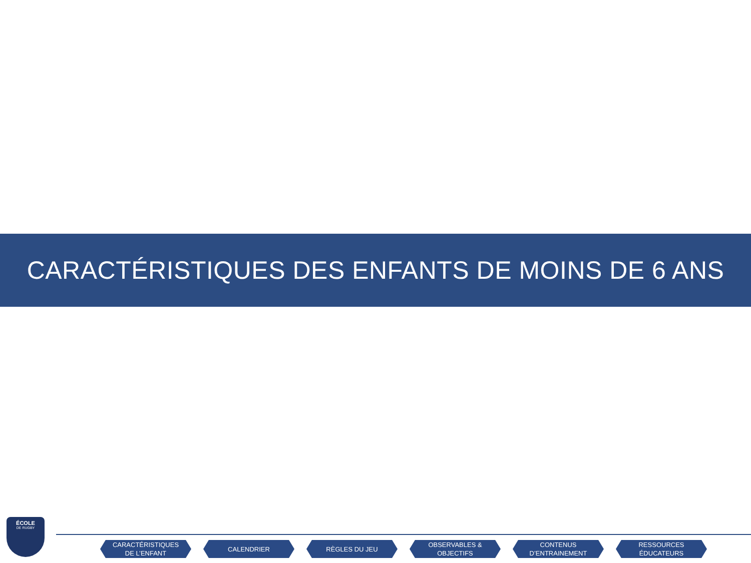CARACTÉRISTIQUES DES ENFANTS DE MOINS DE 6 ANS
ÉCOLE
DE RUGBY
CARACTÉRISTIQUES
DE L’ENFANT
CALENDRIER RÈGLES DU JEU OBSERVABLES &
OBJECTIFS
CONTENUS
D’ENTRAINEMENT
RESSOURCES
ÉDUCATEURS